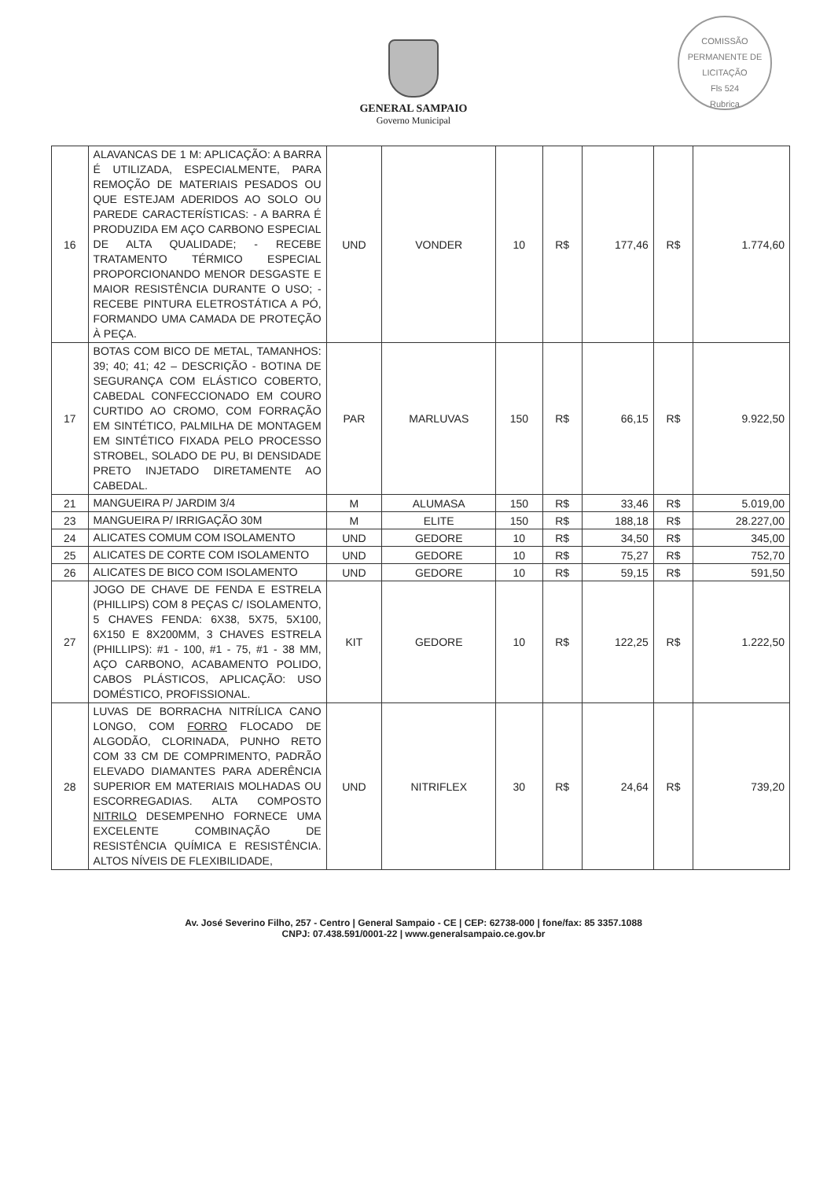GENERAL SAMPAIO
Governo Municipal
COMISSÃO PERMANENTE DE LICITAÇÃO
Fls 524
Rubrica
| 16 | ALAVANCAS DE 1 M: APLICAÇÃO: A BARRA É UTILIZADA, ESPECIALMENTE, PARA REMOÇÃO DE MATERIAIS PESADOS OU QUE ESTEJAM ADERIDOS AO SOLO OU PAREDE CARACTERÍSTICAS: - A BARRA É PRODUZIDA EM AÇO CARBONO ESPECIAL DE ALTA QUALIDADE; - RECEBE TRATAMENTO TÉRMICO ESPECIAL PROPORCIONANDO MENOR DESGASTE E MAIOR RESISTÊNCIA DURANTE O USO; - RECEBE PINTURA ELETROSTÁTICA A PÓ, FORMANDO UMA CAMADA DE PROTEÇÃO À PEÇA. | UND | VONDER | 10 | R$ | 177,46 | R$ | 1.774,60 |
| 17 | BOTAS COM BICO DE METAL, TAMANHOS: 39; 40; 41; 42 – DESCRIÇÃO - BOTINA DE SEGURANÇA COM ELÁSTICO COBERTO, CABEDAL CONFECCIONADO EM COURO CURTIDO AO CROMO, COM FORRAÇÃO EM SINTÉTICO, PALMILHA DE MONTAGEM EM SINTÉTICO FIXADA PELO PROCESSO STROBEL, SOLADO DE PU, BI DENSIDADE PRETO INJETADO DIRETAMENTE AO CABEDAL. | PAR | MARLUVAS | 150 | R$ | 66,15 | R$ | 9.922,50 |
| 21 | MANGUEIRA P/ JARDIM 3/4 | M | ALUMASA | 150 | R$ | 33,46 | R$ | 5.019,00 |
| 23 | MANGUEIRA P/ IRRIGAÇÃO 30M | M | ELITE | 150 | R$ | 188,18 | R$ | 28.227,00 |
| 24 | ALICATES COMUM COM ISOLAMENTO | UND | GEDORE | 10 | R$ | 34,50 | R$ | 345,00 |
| 25 | ALICATES DE CORTE COM ISOLAMENTO | UND | GEDORE | 10 | R$ | 75,27 | R$ | 752,70 |
| 26 | ALICATES DE BICO COM ISOLAMENTO | UND | GEDORE | 10 | R$ | 59,15 | R$ | 591,50 |
| 27 | JOGO DE CHAVE DE FENDA E ESTRELA (PHILLIPS) COM 8 PEÇAS C/ ISOLAMENTO, 5 CHAVES FENDA: 6X38, 5X75, 5X100, 6X150 E 8X200MM, 3 CHAVES ESTRELA (PHILLIPS): #1 - 100, #1 - 75, #1 - 38 MM, AÇO CARBONO, ACABAMENTO POLIDO, CABOS PLÁSTICOS, APLICAÇÃO: USO DOMÉSTICO, PROFISSIONAL. | KIT | GEDORE | 10 | R$ | 122,25 | R$ | 1.222,50 |
| 28 | LUVAS DE BORRACHA NITRÍLICA CANO LONGO, COM FORRO FLOCADO DE ALGODÃO, CLORINADA, PUNHO RETO COM 33 CM DE COMPRIMENTO, PADRÃO ELEVADO DIAMANTES PARA ADERÊNCIA SUPERIOR EM MATERIAIS MOLHADAS OU ESCORREGADIAS. ALTA COMPOSTO NITRILO DESEMPENHO FORNECE UMA EXCELENTE COMBINAÇÃO DE RESISTÊNCIA QUÍMICA E RESISTÊNCIA. ALTOS NÍVEIS DE FLEXIBILIDADE, | UND | NITRIFLEX | 30 | R$ | 24,64 | R$ | 739,20 |
Av. José Severino Filho, 257 - Centro | General Sampaio - CE | CEP: 62738-000 | fone/fax: 85 3357.1088
CNPJ: 07.438.591/0001-22 | www.generalsampaio.ce.gov.br